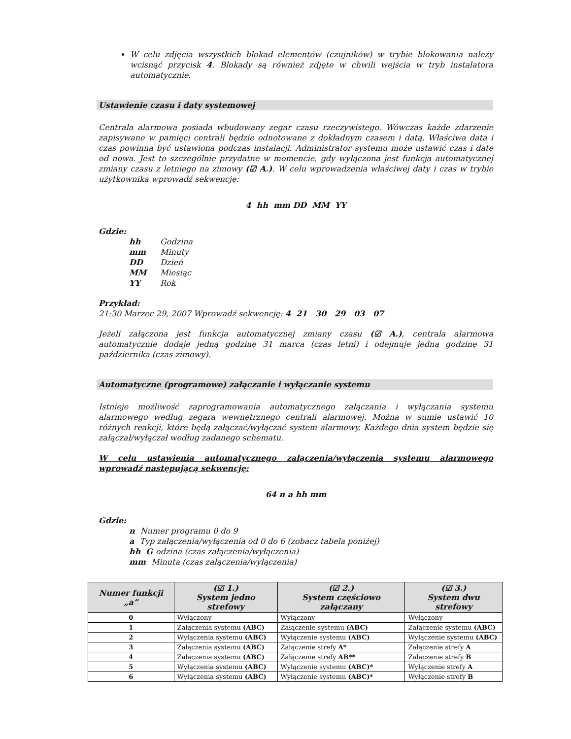W celu zdjęcia wszystkich blokad elementów (czujników) w trybie blokowania należy wcisnąć przycisk 4. Blokady są również zdjęte w chwili wejścia w tryb instalatora automatycznie.
Ustawienie czasu i daty systemowej
Centrala alarmowa posiada wbudowany zegar czasu rzeczywistego. Wówczas każde zdarzenie zapisywane w pamięci centrali będzie odnotowane z dokładnym czasem i datą. Właściwa data i czas powinna być ustawiona podczas instalacji. Administrator systemu może ustawić czas i datę od nowa. Jest to szczególnie przydatne w momencie, gdy wyłączona jest funkcja automatycznej zmiany czasu z letniego na zimowy (☑ A.). W celu wprowadzenia właściwej daty i czas w trybie użytkownika wprowadź sekwencję:
4 hh mm DD MM YY
Gdzie:
hh Godzina
mm Minuty
DD Dzień
MM Miesiąc
YY Rok
Przykład:
21:30 Marzec 29, 2007 Wprowadź sekwencję: 4 21 30 29 03 07
Jeżeli załączona jest funkcja automatycznej zmiany czasu (☑ A.), centrala alarmowa automatycznie dodaje jedną godzinę 31 marca (czas letni) i odejmuje jedną godzinę 31 października (czas zimowy).
Automatyczne (programowe) załączanie i wyłączanie systemu
Istnieje możliwość zaprogramowania automatycznego załączania i wyłączania systemu alarmowego według zegara wewnętrznego centrali alarmowej. Można w sumie ustawić 10 różnych reakcji, które będą załączać/wyłączać system alarmowy. Każdego dnia system będzie się załączał/wyłączał według zadanego schematu.
W celu ustawienia automatycznego załączenia/wyłączenia systemu alarmowego wprowadź następującą sekwencję:
64 n a hh mm
Gdzie:
n Numer programu 0 do 9
a Typ załączenia/wyłączenia od 0 do 6 (zobacz tabela poniżej)
hh G odzina (czas załączenia/wyłączenia)
mm Minuta (czas załączenia/wyłączenia)
| Numer funkcji „a” | (☑ 1.) System jedno strefowy | (☑ 2.) System częściowo załączany | (☑ 3.) System dwu strefowy |
| --- | --- | --- | --- |
| 0 | Wyłączony | Wyłączony | Wyłączony |
| 1 | Załączenia systemu (ABC) | Załączenie systemu (ABC) | Załączenie systemu (ABC) |
| 2 | Wyłączenia systemu (ABC) | Wyłączenie systemu (ABC) | Wyłączenie systemu (ABC) |
| 3 | Załączenia systemu (ABC) | Załączenie strefy A* | Załączenie strefy A |
| 4 | Załączenia systemu (ABC) | Załączenie strefy AB** | Załączenie strefy B |
| 5 | Wyłączenia systemu (ABC) | Wyłączenie systemu (ABC)* | Wyłączenie strefy A |
| 6 | Wyłączenia systemu (ABC) | Wyłączenie systemu (ABC)* | Wyłączenie strefy B |